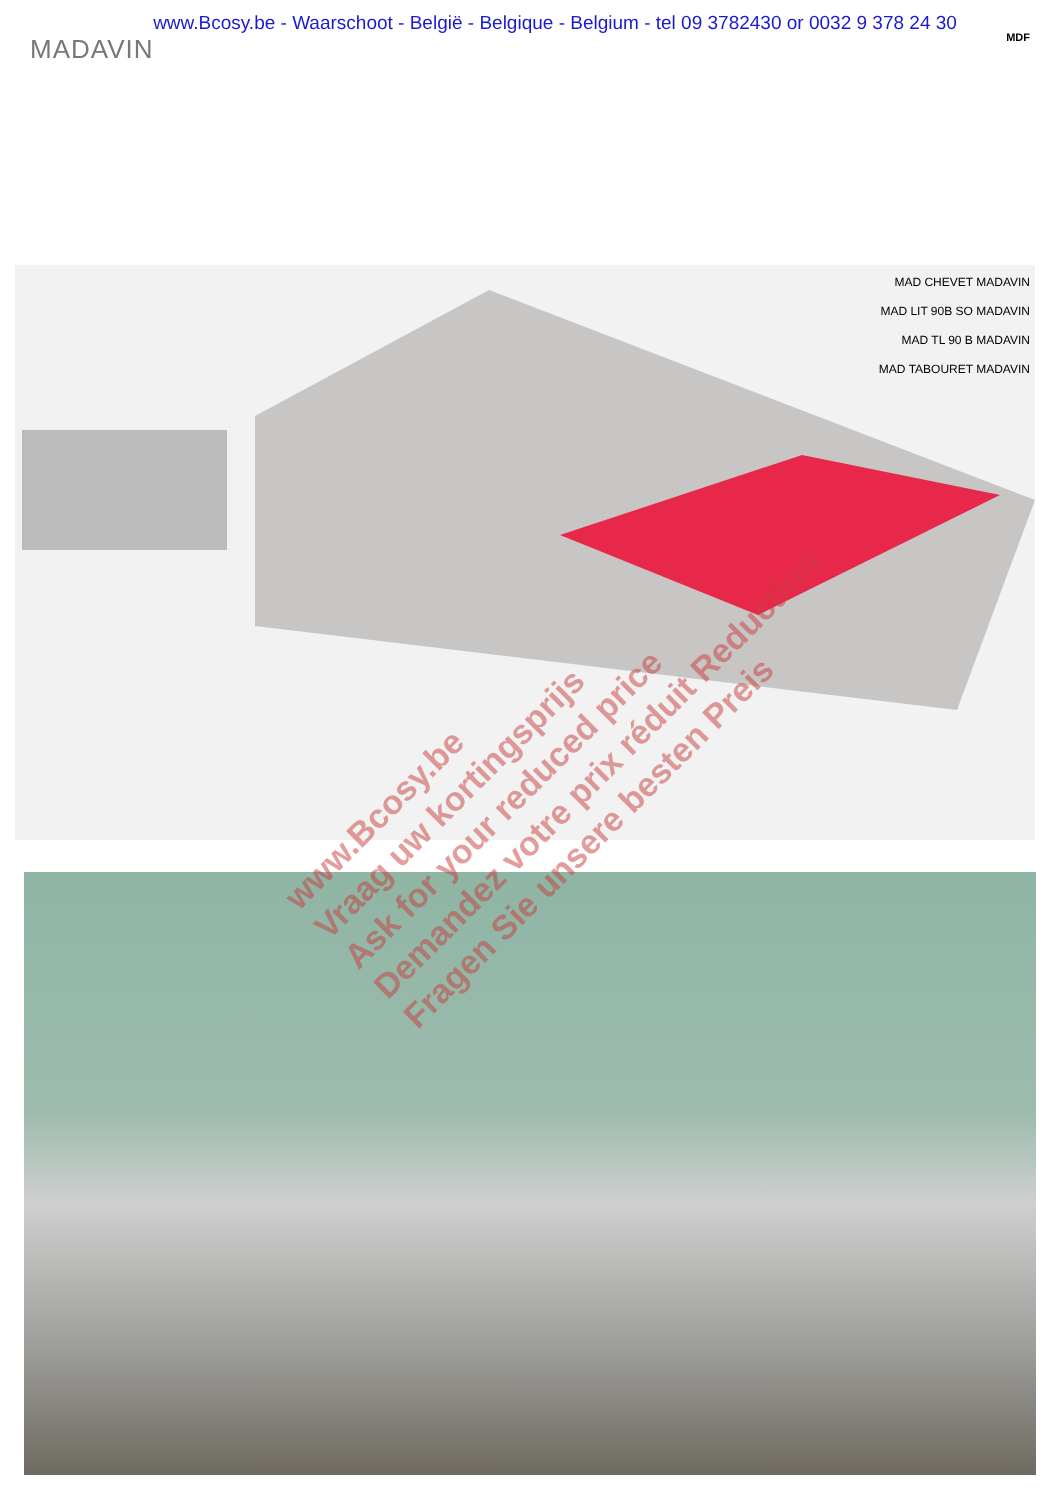www.Bcosy.be - Waarschoot - België - Belgique - Belgium - tel 09 3782430 or 0032 9 378 24 30
MADAVIN MDF
MAD CHEVET MADAVIN
MAD LIT 90B SO MADAVIN
MAD TL 90 B MADAVIN
MAD TABOURET MADAVIN
www.Bcosy.be
Vraag uw kortingsprijs
Ask for your reduced price
Demandez votre prix réduit Reduction
Fragen Sie unsere besten Preis